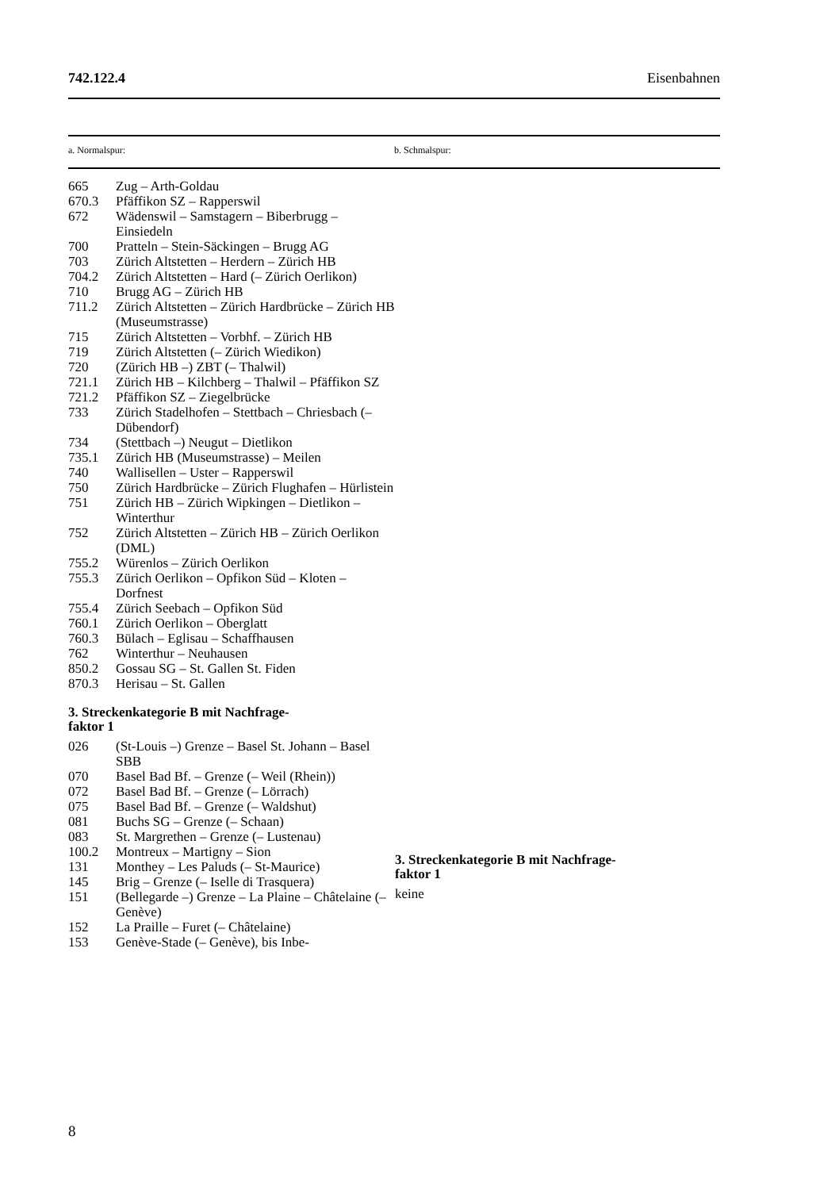742.122.4 Eisenbahnen
| a. Normalspur: | b. Schmalspur: |
| 665 | Zug – Arth-Goldau |
| 670.3 | Pfäffikon SZ – Rapperswil |
| 672 | Wädenswil – Samstagern – Biberbrugg – Einsiedeln |
| 700 | Pratteln – Stein-Säckingen – Brugg AG |
| 703 | Zürich Altstetten – Herdern – Zürich HB |
| 704.2 | Zürich Altstetten – Hard (– Zürich Oerlikon) |
| 710 | Brugg AG – Zürich HB |
| 711.2 | Zürich Altstetten – Zürich Hardbrücke – Zürich HB (Museumstrasse) |
| 715 | Zürich Altstetten – Vorbhf. – Zürich HB |
| 719 | Zürich Altstetten (– Zürich Wiedikon) |
| 720 | (Zürich HB –) ZBT (– Thalwil) |
| 721.1 | Zürich HB – Kilchberg – Thalwil – Pfäffikon SZ |
| 721.2 | Pfäffikon SZ – Ziegelbrücke |
| 733 | Zürich Stadelhofen – Stettbach – Chriesbach (– Dübendorf) |
| 734 | (Stettbach –) Neugut – Dietlikon |
| 735.1 | Zürich HB (Museumstrasse) – Meilen |
| 740 | Wallisellen – Uster – Rapperswil |
| 750 | Zürich Hardbrücke – Zürich Flughafen – Hürlistein |
| 751 | Zürich HB – Zürich Wipkingen – Dietlikon – Winterthur |
| 752 | Zürich Altstetten – Zürich HB – Zürich Oerlikon (DML) |
| 755.2 | Würenlos – Zürich Oerlikon |
| 755.3 | Zürich Oerlikon – Opfikon Süd – Kloten – Dorfnest |
| 755.4 | Zürich Seebach – Opfikon Süd |
| 760.1 | Zürich Oerlikon – Oberglatt |
| 760.3 | Bülach – Eglisau – Schaffhausen |
| 762 | Winterthur – Neuhausen |
| 850.2 | Gossau SG – St. Gallen St. Fiden |
| 870.3 | Herisau – St. Gallen |
3. Streckenkategorie B mit Nachfrage-
faktor 1
| 026 | (St-Louis –) Grenze – Basel St. Johann – Basel SBB |
| 070 | Basel Bad Bf. – Grenze (– Weil (Rhein)) |
| 072 | Basel Bad Bf. – Grenze (– Lörrach) |
| 075 | Basel Bad Bf. – Grenze (– Waldshut) |
| 081 | Buchs SG – Grenze (– Schaan) |
| 083 | St. Margrethen – Grenze (– Lustenau) |
| 100.2 | Montreux – Martigny – Sion |
| 131 | Monthey – Les Paluds (– St-Maurice) |
| 145 | Brig – Grenze (– Iselle di Trasquera) |
| 151 | (Bellegarde –) Grenze – La Plaine – Châtelaine (– Genève) |
| 152 | La Praille – Furet (– Châtelaine) |
| 153 | Genève-Stade (– Genève), bis Inbe- |
3. Streckenkategorie B mit Nachfrage-
faktor 1
keine
8